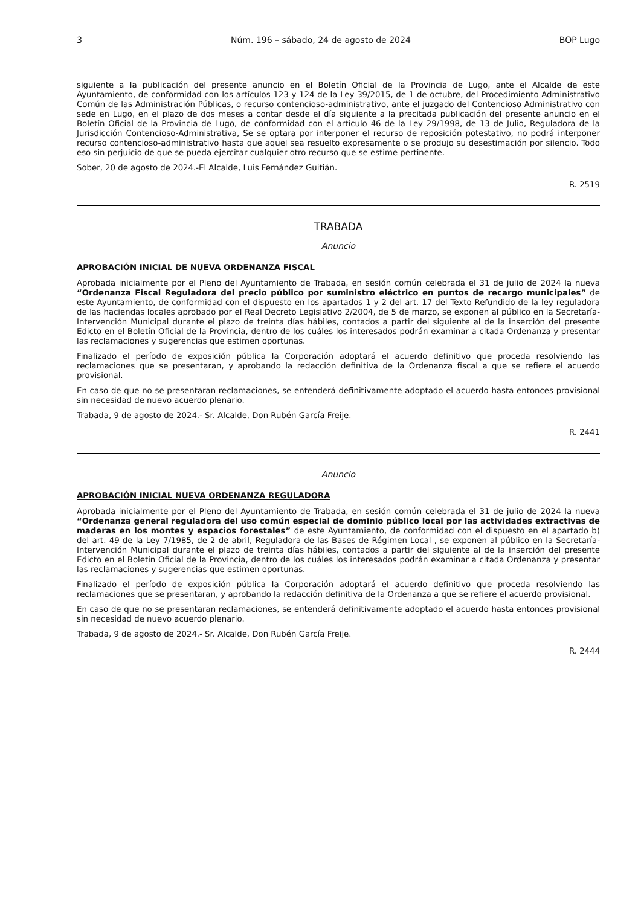3 Núm. 196 – sábado, 24 de agosto de 2024 BOP Lugo
siguiente a la publicación del presente anuncio en el Boletín Oficial de la Provincia de Lugo, ante el Alcalde de este Ayuntamiento, de conformidad con los artículos 123 y 124 de la Ley 39/2015, de 1 de octubre, del Procedimiento Administrativo Común de las Administración Públicas, o recurso contencioso-administrativo, ante el juzgado del Contencioso Administrativo con sede en Lugo, en el plazo de dos meses a contar desde el día siguiente a la precitada publicación del presente anuncio en el Boletín Oficial de la Provincia de Lugo, de conformidad con el artículo 46 de la Ley 29/1998, de 13 de Julio, Reguladora de la Jurisdicción Contencioso-Administrativa, Se se optara por interponer el recurso de reposición potestativo, no podrá interponer recurso contencioso-administrativo hasta que aquel sea resuelto expresamente o se produjo su desestimación por silencio. Todo eso sin perjuicio de que se pueda ejercitar cualquier otro recurso que se estime pertinente.
Sober, 20 de agosto de 2024.-El Alcalde, Luis Fernández Guitián.
R. 2519
TRABADA
Anuncio
APROBACIÓN INICIAL DE NUEVA ORDENANZA FISCAL
Aprobada inicialmente por el Pleno del Ayuntamiento de Trabada, en sesión común celebrada el 31 de julio de 2024 la nueva “Ordenanza Fiscal Reguladora del precio público por suministro eléctrico en puntos de recargo municipales” de este Ayuntamiento, de conformidad con el dispuesto en los apartados 1 y 2 del art. 17 del Texto Refundido de la ley reguladora de las haciendas locales aprobado por el Real Decreto Legislativo 2/2004, de 5 de marzo, se exponen al público en la Secretaría-Intervención Municipal durante el plazo de treinta días hábiles, contados a partir del siguiente al de la inserción del presente Edicto en el Boletín Oficial de la Provincia, dentro de los cuáles los interesados podrán examinar a citada Ordenanza y presentar las reclamaciones y sugerencias que estimen oportunas.
Finalizado el período de exposición pública la Corporación adoptará el acuerdo definitivo que proceda resolviendo las reclamaciones que se presentaran, y aprobando la redacción definitiva de la Ordenanza fiscal a que se refiere el acuerdo provisional.
En caso de que no se presentaran reclamaciones, se entenderá definitivamente adoptado el acuerdo hasta entonces provisional sin necesidad de nuevo acuerdo plenario.
Trabada, 9 de agosto de 2024.- Sr. Alcalde, Don Rubén García Freije.
R. 2441
Anuncio
APROBACIÓN INICIAL NUEVA ORDENANZA REGULADORA
Aprobada inicialmente por el Pleno del Ayuntamiento de Trabada, en sesión común celebrada el 31 de julio de 2024 la nueva “Ordenanza general reguladora del uso común especial de dominio público local por las actividades extractivas de maderas en los montes y espacios forestales” de este Ayuntamiento, de conformidad con el dispuesto en el apartado b) del art. 49 de la Ley 7/1985, de 2 de abril, Reguladora de las Bases de Régimen Local , se exponen al público en la Secretaría-Intervención Municipal durante el plazo de treinta días hábiles, contados a partir del siguiente al de la inserción del presente Edicto en el Boletín Oficial de la Provincia, dentro de los cuáles los interesados podrán examinar a citada Ordenanza y presentar las reclamaciones y sugerencias que estimen oportunas.
Finalizado el período de exposición pública la Corporación adoptará el acuerdo definitivo que proceda resolviendo las reclamaciones que se presentaran, y aprobando la redacción definitiva de la Ordenanza a que se refiere el acuerdo provisional.
En caso de que no se presentaran reclamaciones, se entenderá definitivamente adoptado el acuerdo hasta entonces provisional sin necesidad de nuevo acuerdo plenario.
Trabada, 9 de agosto de 2024.- Sr. Alcalde, Don Rubén García Freije.
R. 2444